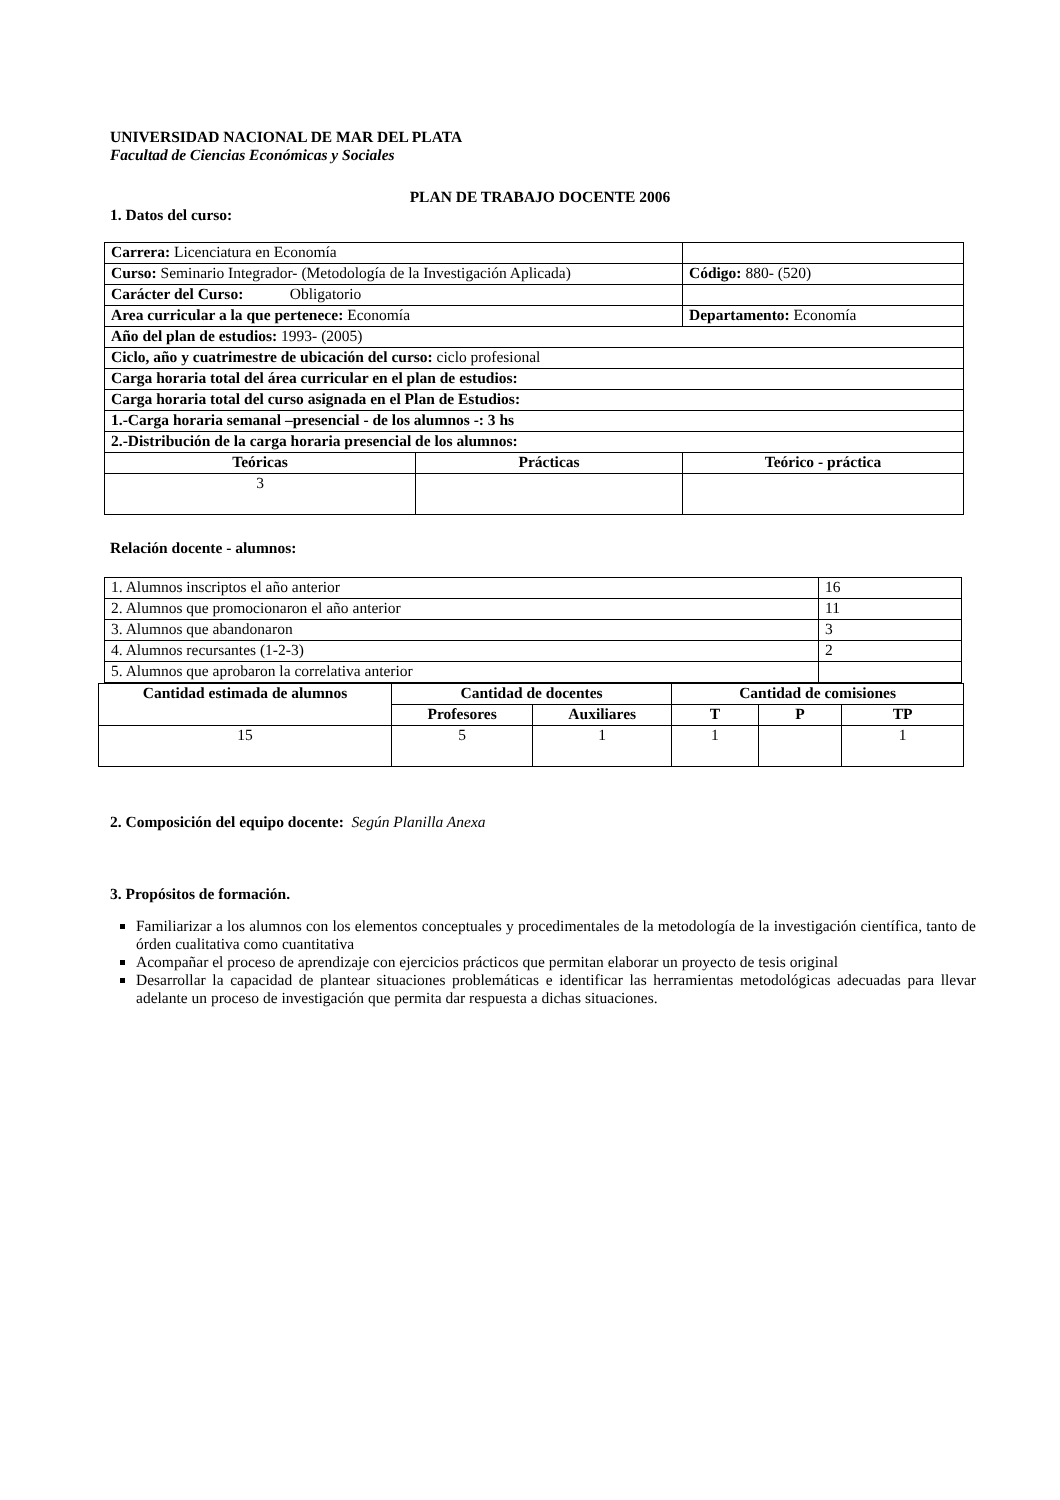UNIVERSIDAD NACIONAL DE MAR DEL PLATA
Facultad de Ciencias Económicas y Sociales
PLAN DE TRABAJO DOCENTE 2006
1. Datos del curso:
| Carrera: Licenciatura en Economía | | |
| Curso: Seminario Integrador- (Metodología de la Investigación Aplicada) | | Código: 880- (520) |
| Carácter del Curso: Obligatorio | | |
| Area curricular a la que pertenece: Economía | | Departamento: Economía |
| Año del plan de estudios: 1993- (2005) | | |
| Ciclo, año y cuatrimestre de ubicación del curso: ciclo profesional | | |
| Carga horaria total del área curricular en el plan de estudios: | | |
| Carga horaria total del curso asignada en el Plan de Estudios: | | |
| 1.-Carga horaria semanal –presencial - de los alumnos -: 3 hs | | |
| 2.-Distribución de la carga horaria presencial de los alumnos: | | |
| Teóricas | Prácticas | Teórico - práctica |
| 3 | | |
Relación docente - alumnos:
| 1. Alumnos inscriptos el año anterior | 16 |
| 2. Alumnos que promocionaron el año anterior | 11 |
| 3. Alumnos que abandonaron | 3 |
| 4. Alumnos recursantes (1-2-3) | 2 |
| 5. Alumnos que aprobaron la correlativa anterior | |
| Cantidad estimada de alumnos | Cantidad de docentes | | Cantidad de comisiones | | |
| --- | --- | --- | --- | --- | --- |
| | Profesores | Auxiliares | T | P | TP |
| 15 | 5 | 1 | 1 | | 1 |
2. Composición del equipo docente: Según Planilla Anexa
3. Propósitos de formación.
Familiarizar a los alumnos con los elementos conceptuales y procedimentales de la metodología de la investigación científica, tanto de órden cualitativa como cuantitativa
Acompañar el proceso de aprendizaje con ejercicios prácticos que permitan elaborar un proyecto de tesis original
Desarrollar la capacidad de plantear situaciones problemáticas e identificar las herramientas metodológicas adecuadas para llevar adelante un proceso de investigación que permita dar respuesta a dichas situaciones.